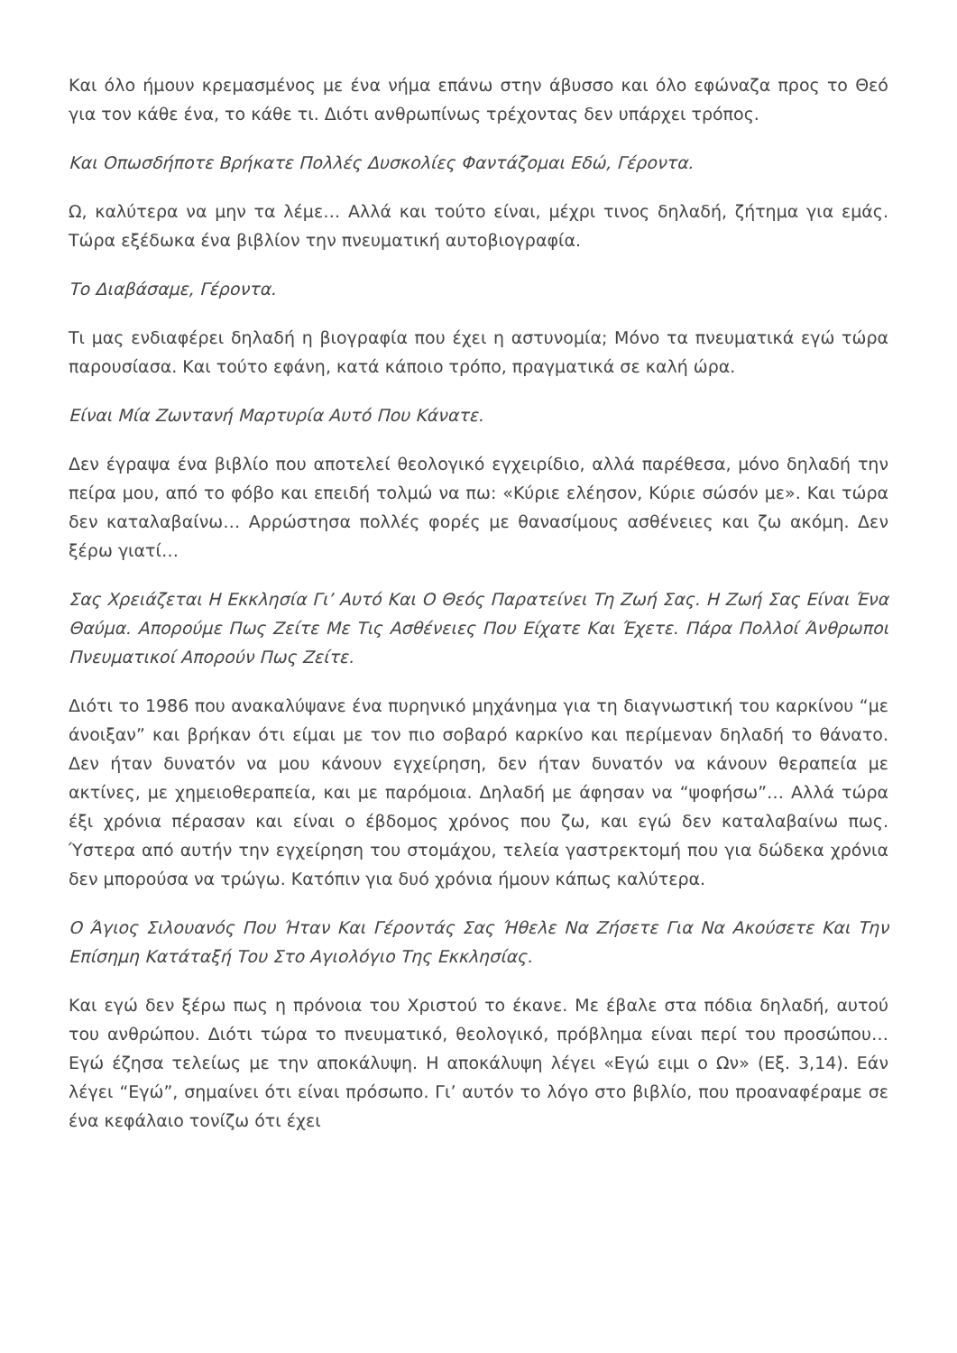Και όλο ήμουν κρεμασμένος με ένα νήμα επάνω στην άβυσσο και όλο εφώναζα προς το Θεό για τον κάθε ένα, το κάθε τι. Διότι ανθρωπίνως τρέχοντας δεν υπάρχει τρόπος.
Και Οπωσδήποτε Βρήκατε Πολλές Δυσκολίες Φαντάζομαι Εδώ, Γέροντα.
Ω, καλύτερα να μην τα λέμε… Αλλά και τούτο είναι, μέχρι τινος δηλαδή, ζήτημα για εμάς. Τώρα εξέδωκα ένα βιβλίον την πνευματική αυτοβιογραφία.
Το Διαβάσαμε, Γέροντα.
Τι μας ενδιαφέρει δηλαδή η βιογραφία που έχει η αστυνομία; Μόνο τα πνευματικά εγώ τώρα παρουσίασα. Και τούτο εφάνη, κατά κάποιο τρόπο, πραγματικά σε καλή ώρα.
Είναι Μία Ζωντανή Μαρτυρία Αυτό Που Κάνατε.
Δεν έγραψα ένα βιβλίο που αποτελεί θεολογικό εγχειρίδιο, αλλά παρέθεσα, μόνο δηλαδή την πείρα μου, από το φόβο και επειδή τολμώ να πω: «Κύριε ελέησον, Κύριε σώσόν με». Και τώρα δεν καταλαβαίνω… Αρρώστησα πολλές φορές με θανασίμους ασθένειες και ζω ακόμη. Δεν ξέρω γιατί…
Σας Χρειάζεται Η Εκκλησία Γι’ Αυτό Και Ο Θεός Παρατείνει Τη Ζωή Σας. Η Ζωή Σας Είναι Ένα Θαύμα. Απορούμε Πως Ζείτε Με Τις Ασθένειες Που Είχατε Και Έχετε. Πάρα Πολλοί Άνθρωποι Πνευματικοί Απορούν Πως Ζείτε.
Διότι το 1986 που ανακαλύψανε ένα πυρηνικό μηχάνημα για τη διαγνωστική του καρκίνου “με άνοιξαν” και βρήκαν ότι είμαι με τον πιο σοβαρό καρκίνο και περίμεναν δηλαδή το θάνατο. Δεν ήταν δυνατόν να μου κάνουν εγχείρηση, δεν ήταν δυνατόν να κάνουν θεραπεία με ακτίνες, με χημειοθεραπεία, και με παρόμοια. Δηλαδή με άφησαν να “ψοφήσω”… Αλλά τώρα έξι χρόνια πέρασαν και είναι ο έβδομος χρόνος που ζω, και εγώ δεν καταλαβαίνω πως. Ύστερα από αυτήν την εγχείρηση του στομάχου, τελεία γαστρεκτομή που για δώδεκα χρόνια δεν μπορούσα να τρώγω. Κατόπιν για δυό χρόνια ήμουν κάπως καλύτερα.
Ο Άγιος Σιλουανός Που Ήταν Και Γέροντάς Σας Ήθελε Να Ζήσετε Για Να Ακούσετε Και Την Επίσημη Κατάταξή Του Στο Αγιολόγιο Της Εκκλησίας.
Και εγώ δεν ξέρω πως η πρόνοια του Χριστού το έκανε. Με έβαλε στα πόδια δηλαδή, αυτού του ανθρώπου. Διότι τώρα το πνευματικό, θεολογικό, πρόβλημα είναι περί του προσώπου… Εγώ έζησα τελείως με την αποκάλυψη. Η αποκάλυψη λέγει «Εγώ ειμι ο Ων» (Εξ. 3,14). Εάν λέγει “Εγώ”, σημαίνει ότι είναι πρόσωπο. Γι’ αυτόν το λόγο στο βιβλίο, που προαναφέραμε σε ένα κεφάλαιο τονίζω ότι έχει